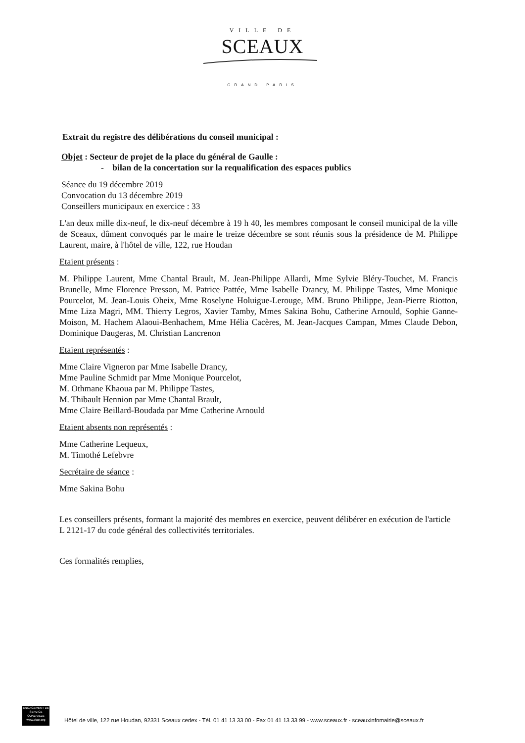VILLE DE
SCEAUX
GRAND PARIS
Extrait du registre des délibérations du conseil municipal :
Objet : Secteur de projet de la place du général de Gaulle :
- bilan de la concertation sur la requalification des espaces publics
Séance du 19 décembre 2019
Convocation du 13 décembre 2019
Conseillers municipaux en exercice : 33
L'an deux mille dix-neuf, le dix-neuf décembre à 19 h 40, les membres composant le conseil municipal de la ville de Sceaux, dûment convoqués par le maire le treize décembre se sont réunis sous la présidence de M. Philippe Laurent, maire, à l'hôtel de ville, 122, rue Houdan
Etaient présents :
M. Philippe Laurent, Mme Chantal Brault, M. Jean-Philippe Allardi, Mme Sylvie Bléry-Touchet, M. Francis Brunelle, Mme Florence Presson, M. Patrice Pattée, Mme Isabelle Drancy, M. Philippe Tastes, Mme Monique Pourcelot, M. Jean-Louis Oheix, Mme Roselyne Holuigue-Lerouge, MM. Bruno Philippe, Jean-Pierre Riotton, Mme Liza Magri, MM. Thierry Legros, Xavier Tamby, Mmes Sakina Bohu, Catherine Arnould, Sophie Ganne-Moison, M. Hachem Alaoui-Benhachem, Mme Hélia Cacères, M. Jean-Jacques Campan, Mmes Claude Debon, Dominique Daugeras, M. Christian Lancrenon
Etaient représentés :
Mme Claire Vigneron par Mme Isabelle Drancy,
Mme Pauline Schmidt par Mme Monique Pourcelot,
M. Othmane Khaoua par M. Philippe Tastes,
M. Thibault Hennion par Mme Chantal Brault,
Mme Claire Beillard-Boudada par Mme Catherine Arnould
Etaient absents non représentés :
Mme Catherine Lequeux,
M. Timothé Lefebvre
Secrétaire de séance :
Mme Sakina Bohu
Les conseillers présents, formant la majorité des membres en exercice, peuvent délibérer en exécution de l'article L 2121-17 du code général des collectivités territoriales.
Ces formalités remplies,
ENGAGEMENT DE SERVICE QUALIVILLE
www.afaor.org
Hôtel de ville, 122 rue Houdan, 92331 Sceaux cedex - Tél. 01 41 13 33 00 - Fax 01 41 13 33 99 - www.sceaux.fr - sceauxinfomairie@sceaux.fr